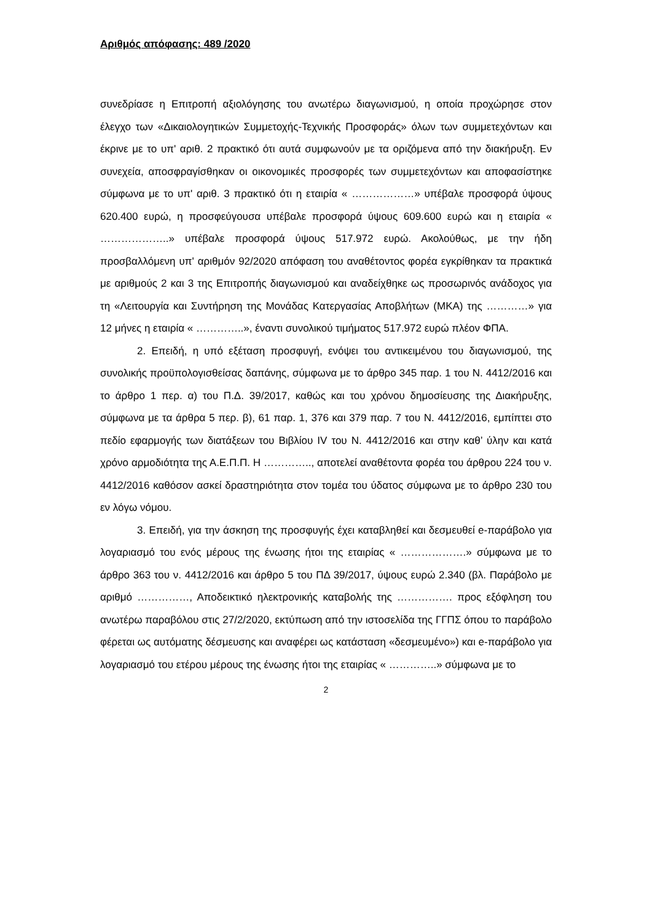Αριθμός απόφασης: 489 /2020
συνεδρίασε η Επιτροπή αξιολόγησης του ανωτέρω διαγωνισμού, η οποία προχώρησε στον έλεγχο των «Δικαιολογητικών Συμμετοχής-Τεχνικής Προσφοράς» όλων των συμμετεχόντων και έκρινε με το υπ' αριθ. 2 πρακτικό ότι αυτά συμφωνούν με τα οριζόμενα από την διακήρυξη. Εν συνεχεία, αποσφραγίσθηκαν οι οικονομικές προσφορές των συμμετεχόντων και αποφασίστηκε σύμφωνα με το υπ' αριθ. 3 πρακτικό ότι η εταιρία « ………………» υπέβαλε προσφορά ύψους 620.400 ευρώ, η προσφεύγουσα υπέβαλε προσφορά ύψους 609.600 ευρώ και η εταιρία « ………………..» υπέβαλε προσφορά ύψους 517.972 ευρώ. Ακολούθως, με την ήδη προσβαλλόμενη υπ' αριθμόν 92/2020 απόφαση του αναθέτοντος φορέα εγκρίθηκαν τα πρακτικά με αριθμούς 2 και 3 της Επιτροπής διαγωνισμού και αναδείχθηκε ως προσωρινός ανάδοχος για τη «Λειτουργία και Συντήρηση της Μονάδας Κατεργασίας Αποβλήτων (ΜΚΑ) της …………» για 12 μήνες η εταιρία « …………..», έναντι συνολικού τιμήματος 517.972 ευρώ πλέον ΦΠΑ.
2. Επειδή, η υπό εξέταση προσφυγή, ενόψει του αντικειμένου του διαγωνισμού, της συνολικής προϋπολογισθείσας δαπάνης, σύμφωνα με το άρθρο 345 παρ. 1 του Ν. 4412/2016 και το άρθρο 1 περ. α) του Π.Δ. 39/2017, καθώς και του χρόνου δημοσίευσης της Διακήρυξης, σύμφωνα με τα άρθρα 5 περ. β), 61 παρ. 1, 376 και 379 παρ. 7 του Ν. 4412/2016, εμπίπτει στο πεδίο εφαρμογής των διατάξεων του Βιβλίου IV του Ν. 4412/2016 και στην καθ’ ύλην και κατά χρόνο αρμοδιότητα της Α.Ε.Π.Π. Η ………….., αποτελεί αναθέτοντα φορέα του άρθρου 224 του ν. 4412/2016 καθόσον ασκεί δραστηριότητα στον τομέα του ύδατος σύμφωνα με το άρθρο 230 του εν λόγω νόμου.
3. Επειδή, για την άσκηση της προσφυγής έχει καταβληθεί και δεσμευθεί e-παράβολο για λογαριασμό του ενός μέρους της ένωσης ήτοι της εταιρίας « ……………….» σύμφωνα με το άρθρο 363 του ν. 4412/2016 και άρθρο 5 του ΠΔ 39/2017, ύψους ευρώ 2.340 (βλ. Παράβολο με αριθμό ……………, Αποδεικτικό ηλεκτρονικής καταβολής της ……………. προς εξόφληση του ανωτέρω παραβόλου στις 27/2/2020, εκτύπωση από την ιστοσελίδα της ΓΓΠΣ όπου το παράβολο φέρεται ως αυτόματης δέσμευσης και αναφέρει ως κατάσταση «δεσμευμένο») και e-παράβολο για λογαριασμό του ετέρου μέρους της ένωσης ήτοι της εταιρίας « …………..» σύμφωνα με το
2